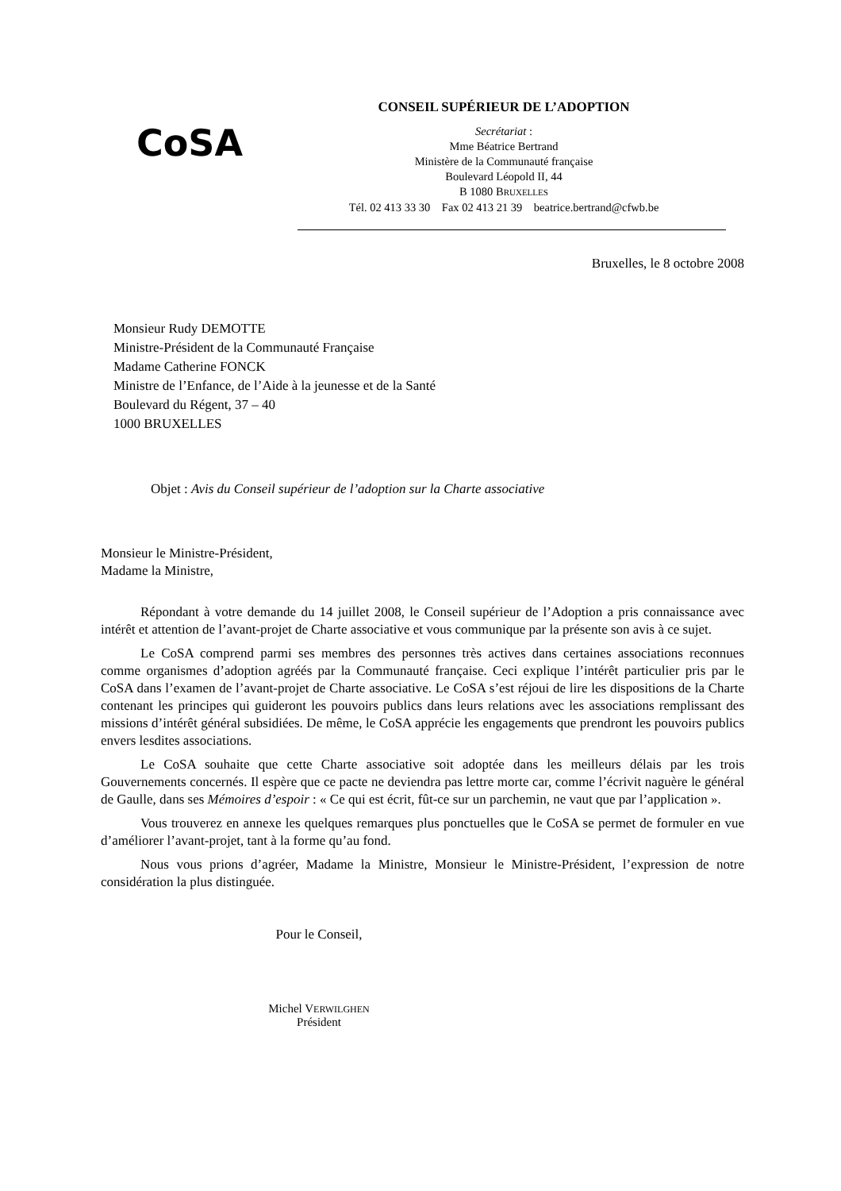CoSA
CONSEIL SUPÉRIEUR DE L’ADOPTION
Secrétariat :
Mme Béatrice Bertrand
Ministère de la Communauté française
Boulevard Léopold II, 44
B 1080 BRUXELLES
Tél. 02 413 33 30 Fax 02 413 21 39 beatrice.bertrand@cfwb.be
Bruxelles, le 8 octobre 2008
Monsieur Rudy DEMOTTE
Ministre-Président de la Communauté Française
Madame Catherine FONCK
Ministre de l’Enfance, de l’Aide à la jeunesse et de la Santé
Boulevard du Régent, 37 – 40
1000 BRUXELLES
Objet : Avis du Conseil supérieur de l’adoption sur la Charte associative
Monsieur le Ministre-Président,
Madame la Ministre,
Répondant à votre demande du 14 juillet 2008, le Conseil supérieur de l’Adoption a pris connaissance avec intérêt et attention de l’avant-projet de Charte associative et vous communique par la présente son avis à ce sujet.
Le CoSA comprend parmi ses membres des personnes très actives dans certaines associations reconnues comme organismes d’adoption agréés par la Communauté française. Ceci explique l’intérêt particulier pris par le CoSA dans l’examen de l’avant-projet de Charte associative. Le CoSA s’est réjoui de lire les dispositions de la Charte contenant les principes qui guideront les pouvoirs publics dans leurs relations avec les associations remplissant des missions d’intérêt général subsidiées. De même, le CoSA apprécie les engagements que prendront les pouvoirs publics envers lesdites associations.
Le CoSA souhaite que cette Charte associative soit adoptée dans les meilleurs délais par les trois Gouvernements concernés. Il espère que ce pacte ne deviendra pas lettre morte car, comme l’écrivit naguère le général de Gaulle, dans ses Mémoires d’espoir : « Ce qui est écrit, fût-ce sur un parchemin, ne vaut que par l’application ».
Vous trouverez en annexe les quelques remarques plus ponctuelles que le CoSA se permet de formuler en vue d’améliorer l’avant-projet, tant à la forme qu’au fond.
Nous vous prions d’agréer, Madame la Ministre, Monsieur le Ministre-Président, l’expression de notre considération la plus distinguée.
Pour le Conseil,
Michel VERWILGHEN
Président